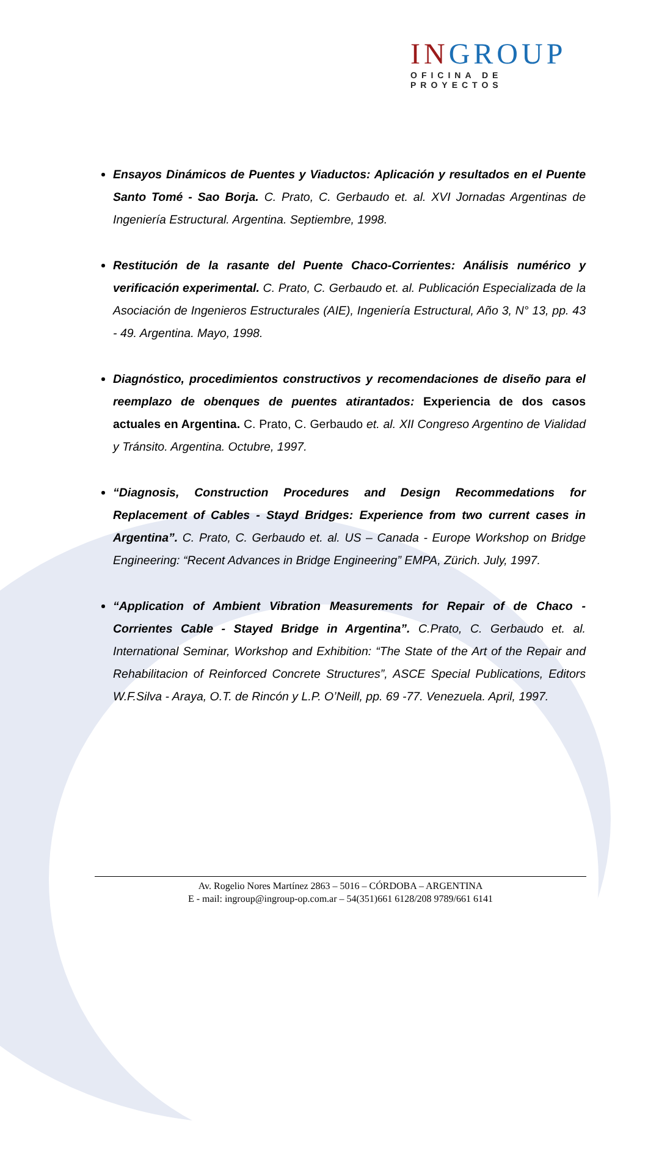IN GROUP
OFICINA DE PROYECTOS
Ensayos Dinámicos de Puentes y Viaductos: Aplicación y resultados en el Puente Santo Tomé - Sao Borja. C. Prato, C. Gerbaudo et. al. XVI Jornadas Argentinas de Ingeniería Estructural. Argentina. Septiembre, 1998.
Restitución de la rasante del Puente Chaco-Corrientes: Análisis numérico y verificación experimental. C. Prato, C. Gerbaudo et. al. Publicación Especializada de la Asociación de Ingenieros Estructurales (AIE), Ingeniería Estructural, Año 3, N° 13, pp. 43 - 49. Argentina. Mayo, 1998.
Diagnóstico, procedimientos constructivos y recomendaciones de diseño para el reemplazo de obenques de puentes atirantados: Experiencia de dos casos actuales en Argentina. C. Prato, C. Gerbaudo et. al. XII Congreso Argentino de Vialidad y Tránsito. Argentina. Octubre, 1997.
“Diagnosis, Construction Procedures and Design Recommedations for Replacement of Cables - Stayd Bridges: Experience from two current cases in Argentina”. C. Prato, C. Gerbaudo et. al. US – Canada - Europe Workshop on Bridge Engineering: “Recent Advances in Bridge Engineering” EMPA, Zürich. July, 1997.
“Application of Ambient Vibration Measurements for Repair of de Chaco - Corrientes Cable - Stayed Bridge in Argentina”. C.Prato, C. Gerbaudo et. al. International Seminar, Workshop and Exhibition: “The State of the Art of the Repair and Rehabilitacion of Reinforced Concrete Structures”, ASCE Special Publications, Editors W.F.Silva - Araya, O.T. de Rincón y L.P. O’Neill, pp. 69 -77. Venezuela. April, 1997.
Av. Rogelio Nores Martínez 2863 – 5016 – CÓRDOBA – ARGENTINA
E - mail: ingroup@ingroup-op.com.ar – 54(351)661 6128/208 9789/661 6141